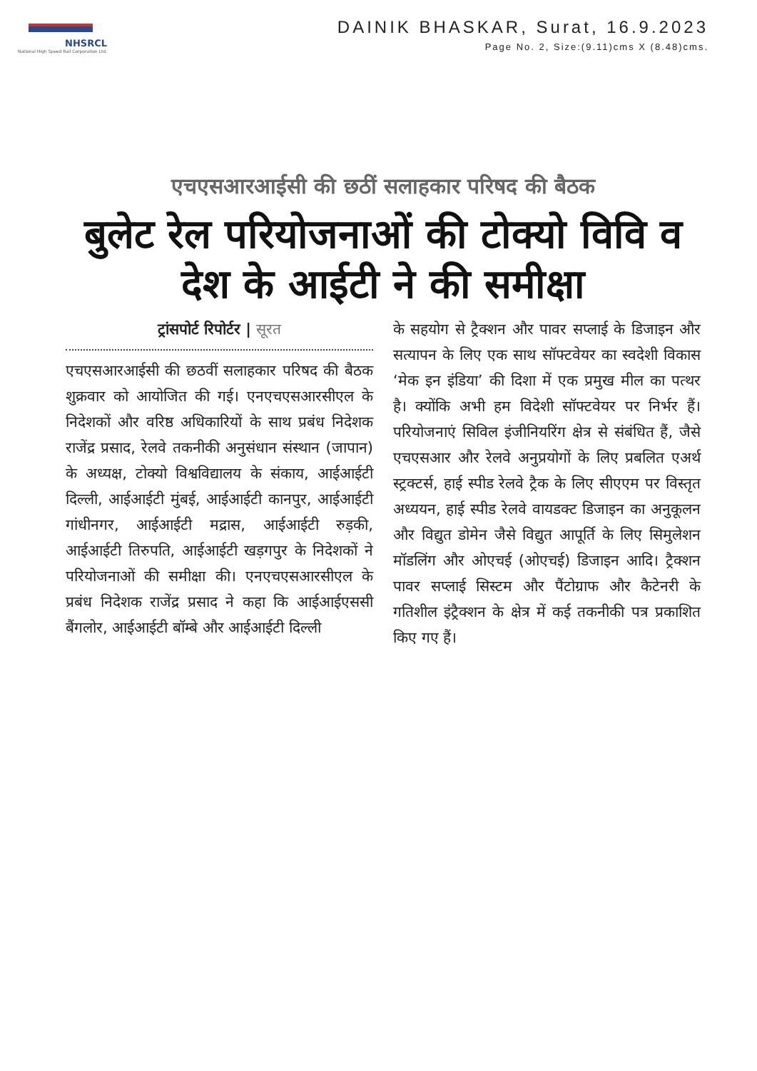NHSRCL
National High Speed Rail Corporation Ltd.
DAINIK BHASKAR, Surat, 16.9.2023
Page No. 2, Size:(9.11)cms X (8.48)cms.
एचएसआरआईसी की छठीं सलाहकार परिषद की बैठक
बुलेट रेल परियोजनाओं की टोक्यो विवि व देश के आईटी ने की समीक्षा
ट्रांसपोर्ट रिपोर्टर | सूरत
एचएसआरआईसी की छठवीं सलाहकार परिषद की बैठक शुक्रवार को आयोजित की गई। एनएचएसआरसीएल के निदेशकों और वरिष्ठ अधिकारियों के साथ प्रबंध निदेशक राजेंद्र प्रसाद, रेलवे तकनीकी अनुसंधान संस्थान (जापान) के अध्यक्ष, टोक्यो विश्वविद्यालय के संकाय, आईआईटी दिल्ली, आईआईटी मुंबई, आईआईटी कानपुर, आईआईटी गांधीनगर, आईआईटी मद्रास, आईआईटी रुड़की, आईआईटी तिरुपति, आईआईटी खड़गपुर के निदेशकों ने परियोजनाओं की समीक्षा की। एनएचएसआरसीएल के प्रबंध निदेशक राजेंद्र प्रसाद ने कहा कि आईआईएससी बैंगलोर, आईआईटी बॉम्बे और आईआईटी दिल्ली
के सहयोग से ट्रैक्शन और पावर सप्लाई के डिजाइन और सत्यापन के लिए एक साथ सॉफ्टवेयर का स्वदेशी विकास ‘मेक इन इंडिया’ की दिशा में एक प्रमुख मील का पत्थर है। क्योंकि अभी हम विदेशी सॉफ्टवेयर पर निर्भर हैं। परियोजनाएं सिविल इंजीनियरिंग क्षेत्र से संबंधित हैं, जैसे एचएसआर और रेलवे अनुप्रयोगों के लिए प्रबलित एअर्थ स्ट्रक्टर्स, हाई स्पीड रेलवे ट्रैक के लिए सीएएम पर विस्तृत अध्ययन, हाई स्पीड रेलवे वायडक्ट डिजाइन का अनुकूलन और विद्युत डोमेन जैसे विद्युत आपूर्ति के लिए सिमुलेशन मॉडलिंग और ओएचई (ओएचई) डिजाइन आदि। ट्रैक्शन पावर सप्लाई सिस्टम और पैंटोग्राफ और कैटेनरी के गतिशील इंट्रैक्शन के क्षेत्र में कई तकनीकी पत्र प्रकाशित किए गए हैं।